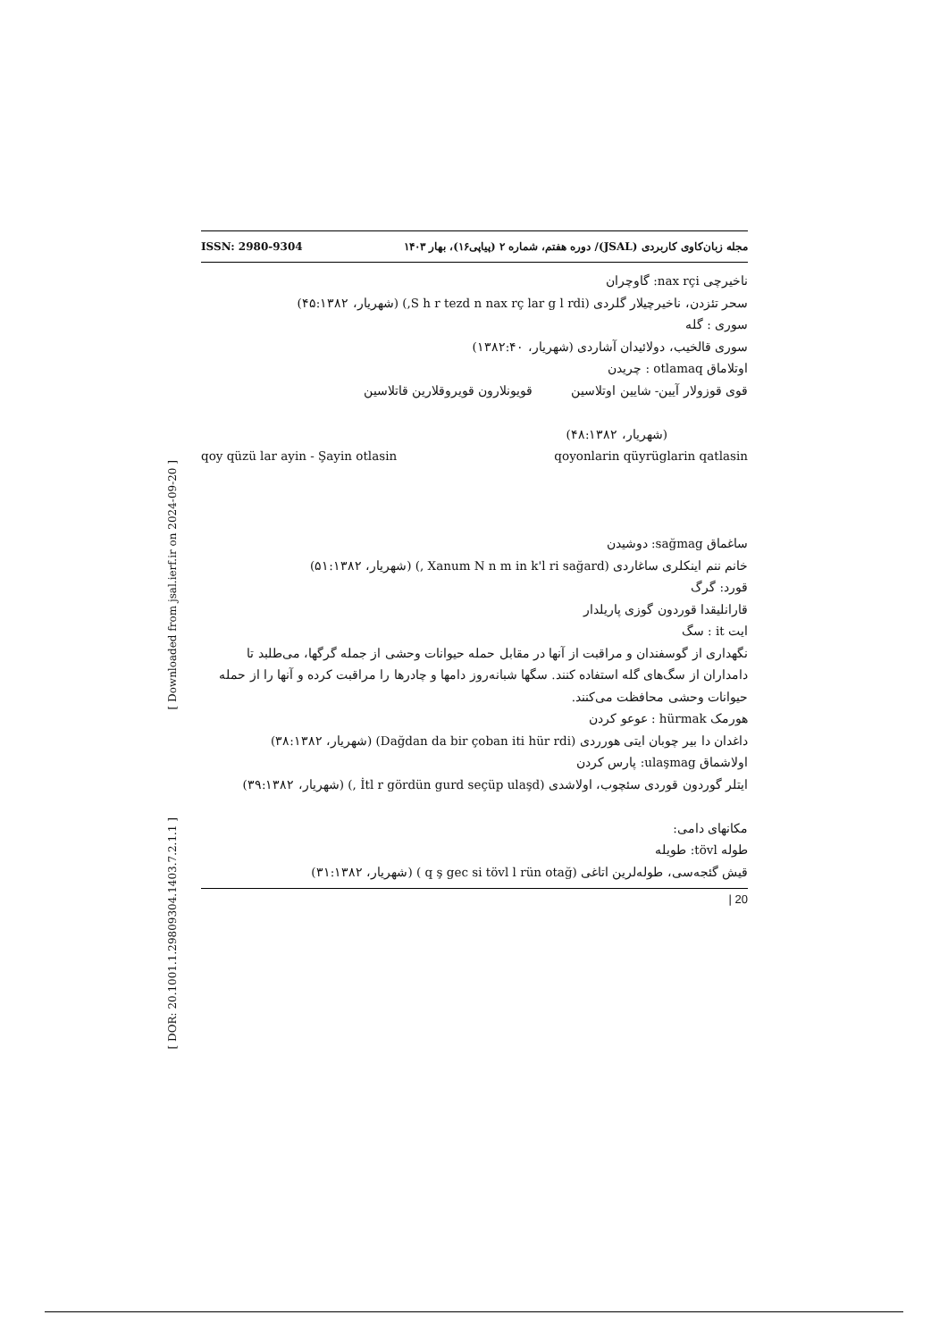[ Downloaded from jsal.ierf.ir on 2024-09-20 ]
[ DOR: 20.1001.1.29809304.1403.7.2.1.1 ]
ISSN: 2980-9304 مجله زبان‌کاوی کاربردی (JSAL)/ دوره هفتم، شماره ۲ (پیاپی۱۶)، بهار ۱۴۰۳
ناخیرچی nax rçi: گاوچران
سحر تئزدن، ناخیرچیلار گلردی (S h r tezd n nax rç lar g l rdi,) (شهریار، ۴۵:۱۳۸۲)
سوری : گله
سوری قالخیب، دولائیدان آشاردی (شهریار، ۱۳۸۲:۴۰)
اوتلاماق otlamaq : چریدن
قوی قوزولار آیین- شایین اوتلاسین قویونلارون قویروقلارین قاتلاسین
(شهریار، ۴۸:۱۳۸۲)
qoy qüzü lar ayin - Şayin otlasin qoyonlarin qüyrüglarin qatlasin
ساغماق sağmag: دوشیدن
خانم ننم اینکلری ساغاردی (Xanum N n m in k'l ri sağard ,) (شهریار، ۵۱:۱۳۸۲)
قورد: گرگ
قارانلیقدا قوردون گوزی پاریلدار
ایت it : سگ
نگهداری از گوسفندان و مراقبت از آنها در مقابل حمله حیوانات وحشی از جمله گرگها، می‌طلبد تا دامداران از سگ‌های گله استفاده کنند. سگها شبانه‌روز دامها و چادرها را مراقبت کرده و آنها را از حمله حیوانات وحشی محافظت می‌کنند.
هورمک hürmak : عوعو کردن
داغدان دا بیر چوبان ایتی هورردی (Dağdan da bir çoban iti hür rdi) (شهریار، ۳۸:۱۳۸۲)
اولاشماق ulaşmag: پارس کردن
ایتلر گوردون قوردی سئچوب، اولاشدی (İtl r gördün gurd seçüp ulaşd ,) (شهریار، ۳۹:۱۳۸۲)
مکانهای دامی:
طوله tövl: طویله
قیش گئجه‌سی، طوله‌لرین اتاغی (q ş gec si tövl l rün otağ ) (شهریار، ۳۱:۱۳۸۲)
| 20